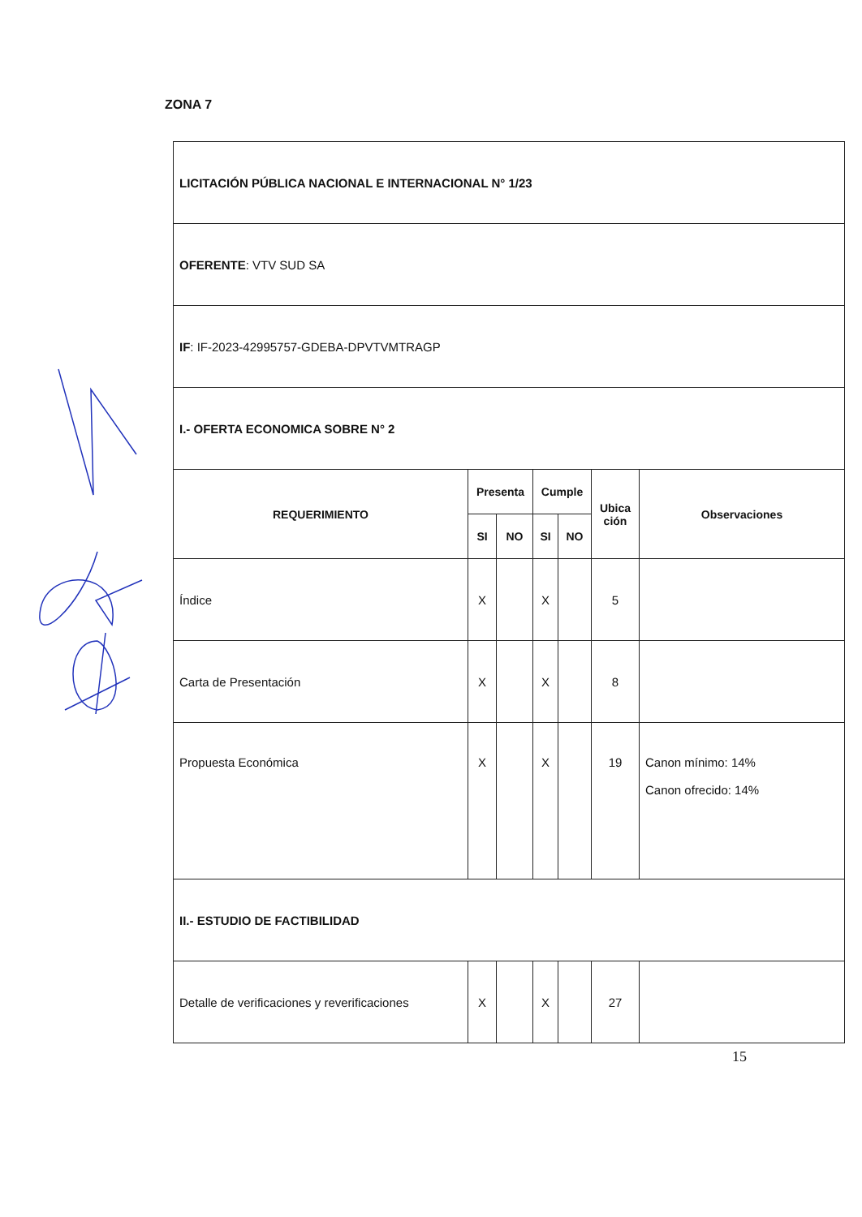ZONA 7
| LICITACIÓN PÚBLICA NACIONAL E INTERNACIONAL N° 1/23 | | | | | | |
| OFERENTE : VTV SUD SA | | | | | | |
| IF : IF-2023-42995757-GDEBA-DPVTVMTRAGP | | | | | | |
| I.- OFERTA ECONOMICA SOBRE N° 2 | | | | | | |
| REQUERIMIENTO | Presenta | | Cumple | | Ubica ción | Observaciones |
| | SI | NO | SI | NO | | |
| Índice | X | | X | | 5 | |
| Carta de Presentación | X | | X | | 8 | |
| Propuesta Económica | X | | X | | 19 | Canon mínimo: 14% Canon ofrecido: 14% |
| II.- ESTUDIO DE FACTIBILIDAD | | | | | | |
| Detalle de verificaciones y reverificaciones | X | | X | | 27 | |
15